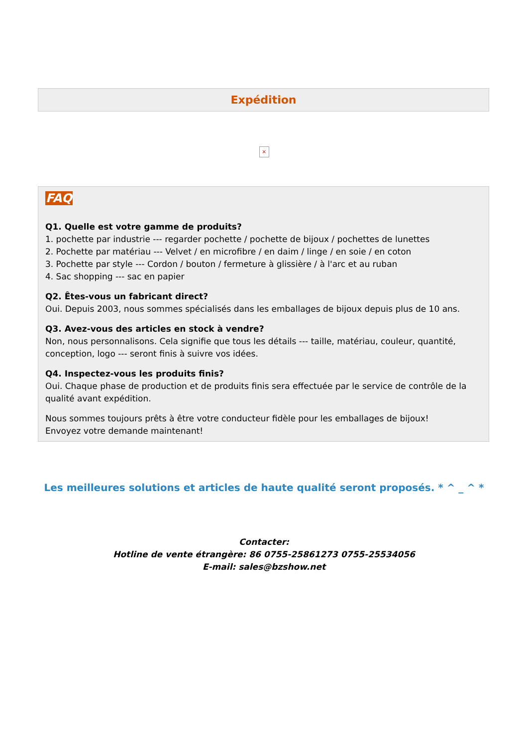Expédition
×
FAQ
Q1. Quelle est votre gamme de produits?
1. pochette par industrie --- regarder pochette / pochette de bijoux / pochettes de lunettes
2. Pochette par matériau --- Velvet / en microfibre / en daim / linge / en soie / en coton
3. Pochette par style --- Cordon / bouton / fermeture à glissière / à l'arc et au ruban
4. Sac shopping --- sac en papier
Q2. Êtes-vous un fabricant direct?
Oui. Depuis 2003, nous sommes spécialisés dans les emballages de bijoux depuis plus de 10 ans.
Q3. Avez-vous des articles en stock à vendre?
Non, nous personnalisons. Cela signifie que tous les détails --- taille, matériau, couleur, quantité, conception, logo --- seront finis à suivre vos idées.
Q4. Inspectez-vous les produits finis?
Oui. Chaque phase de production et de produits finis sera effectuée par le service de contrôle de la qualité avant expédition.
Nous sommes toujours prêts à être votre conducteur fidèle pour les emballages de bijoux!
Envoyez votre demande maintenant!
Les meilleures solutions et articles de haute qualité seront proposés. * ^ _ ^ *
Contacter:
Hotline de vente étrangère: 86 0755-25861273 0755-25534056
E-mail: sales@bzshow.net